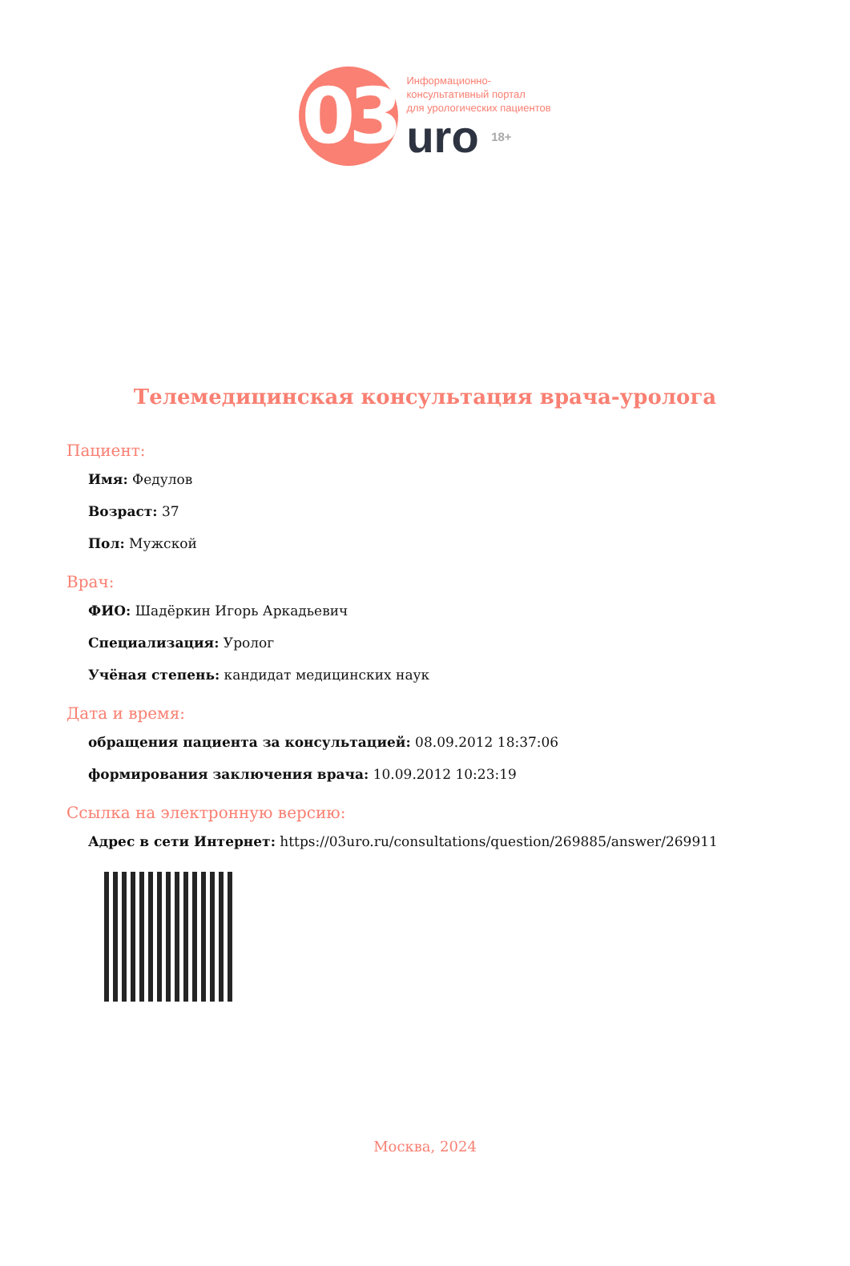03
Информационно-
консультативный портал
для урологических пациентов
uro 18+
Телемедицинская консультация врача-уролога
Пациент:
Имя: Федулов
Возраст: 37
Пол: Мужской
Врач:
ФИО: Шадёркин Игорь Аркадьевич
Специализация: Уролог
Учёная степень: кандидат медицинских наук
Дата и время:
обращения пациента за консультацией: 08.09.2012 18:37:06
формирования заключения врача: 10.09.2012 10:23:19
Ссылка на электронную версию:
Адрес в сети Интернет: https://03uro.ru/consultations/question/269885/answer/269911
Москва, 2024